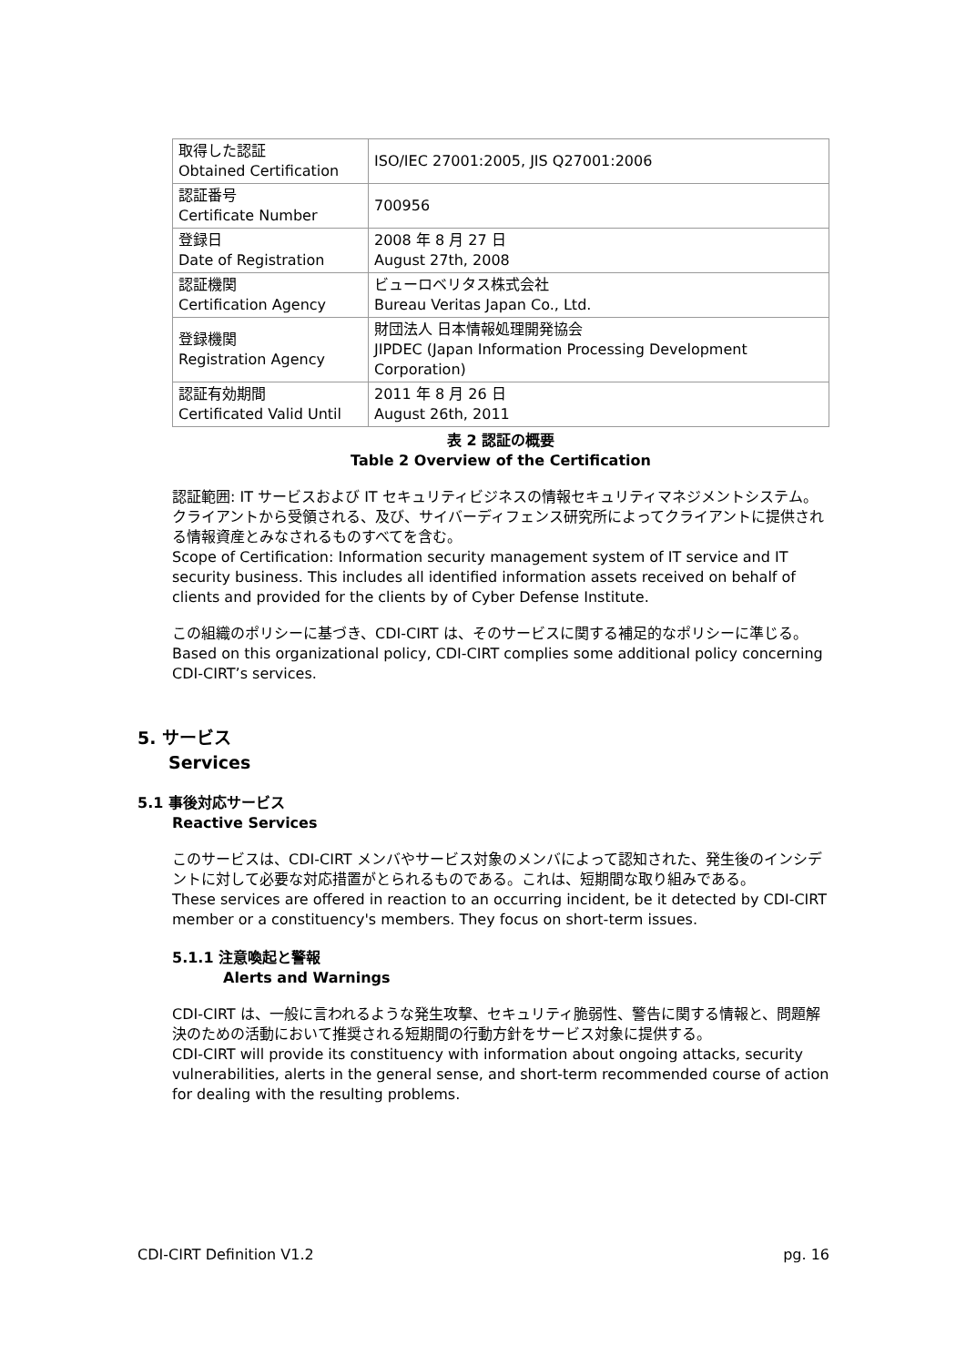| 取得した認証 Obtained Certification | ISO/IEC 27001:2005, JIS Q27001:2006 |
| 認証番号 Certificate Number | 700956 |
| 登録日 Date of Registration | 2008 年 8 月 27 日 August 27th, 2008 |
| 認証機関 Certification Agency | ビューロベリタス株式会社 Bureau Veritas Japan Co., Ltd. |
| 登録機関 Registration Agency | 財団法人 日本情報処理開発協会 JIPDEC (Japan Information Processing Development Corporation) |
| 認証有効期間 Certificated Valid Until | 2011 年 8 月 26 日 August 26th, 2011 |
表 2 認証の概要
Table 2 Overview of the Certification
認証範囲: IT サービスおよび IT セキュリティビジネスの情報セキュリティマネジメントシステム。クライアントから受領される、及び、サイバーディフェンス研究所によってクライアントに提供される情報資産とみなされるものすべてを含む。
Scope of Certification: Information security management system of IT service and IT security business. This includes all identified information assets received on behalf of clients and provided for the clients by of Cyber Defense Institute.
この組織のポリシーに基づき、CDI-CIRT は、そのサービスに関する補足的なポリシーに準じる。
Based on this organizational policy, CDI-CIRT complies some additional policy concerning CDI-CIRT’s services.
5. サービス
Services
5.1 事後対応サービス
Reactive Services
このサービスは、CDI-CIRT メンバやサービス対象のメンバによって認知された、発生後のインシデントに対して必要な対応措置がとられるものである。これは、短期間な取り組みである。
These services are offered in reaction to an occurring incident, be it detected by CDI-CIRT member or a constituency's members. They focus on short-term issues.
5.1.1 注意喚起と警報
Alerts and Warnings
CDI-CIRT は、一般に言われるような発生攻撃、セキュリティ脆弱性、警告に関する情報と、問題解決のための活動において推奨される短期間の行動方針をサービス対象に提供する。
CDI-CIRT will provide its constituency with information about ongoing attacks, security vulnerabilities, alerts in the general sense, and short-term recommended course of action for dealing with the resulting problems.
CDI-CIRT Definition V1.2 pg. 16